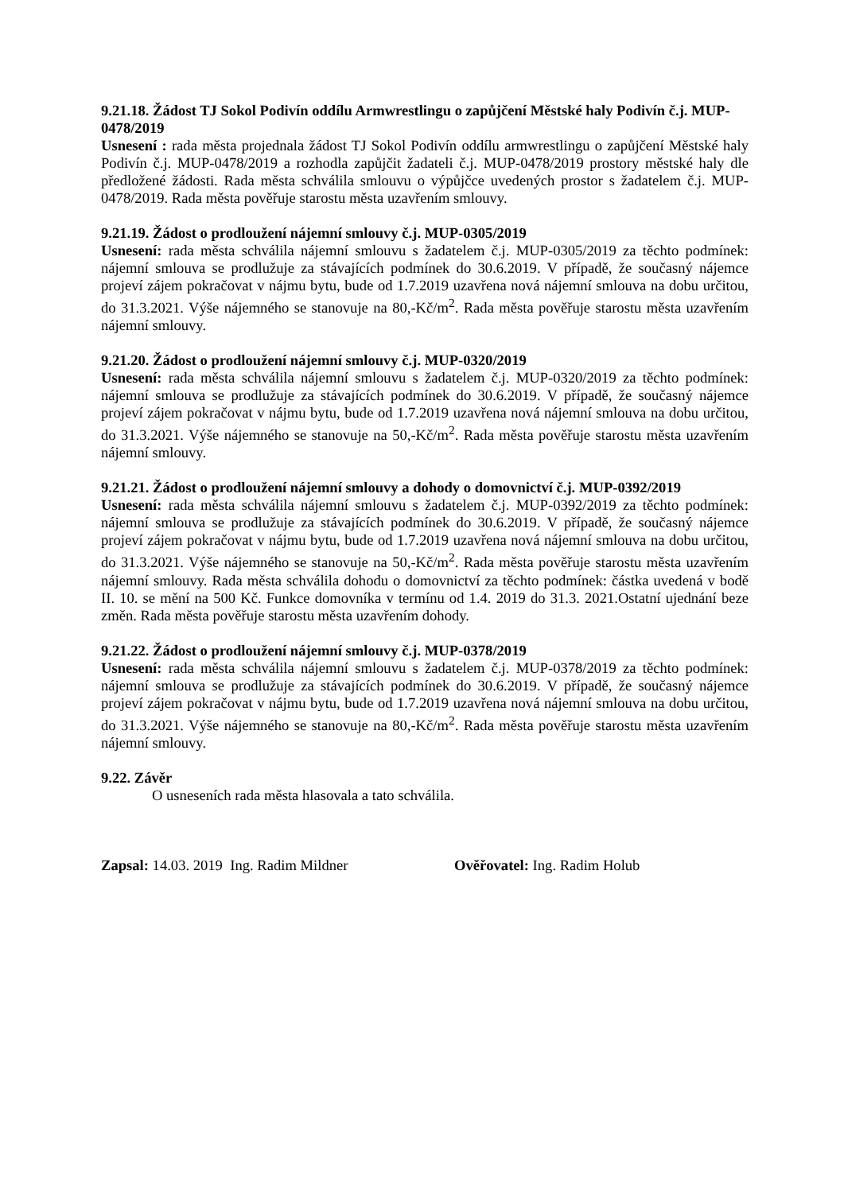9.21.18. Žádost TJ Sokol Podivín oddílu Armwrestlingu o zapůjčení Městské haly Podivín č.j. MUP-0478/2019
Usnesení : rada města projednala žádost TJ Sokol Podivín oddílu armwrestlingu o zapůjčení Městské haly Podivín č.j. MUP-0478/2019 a rozhodla zapůjčit žadateli č.j. MUP-0478/2019 prostory městské haly dle předložené žádosti. Rada města schválila smlouvu o výpůjčce uvedených prostor s žadatelem č.j. MUP-0478/2019. Rada města pověřuje starostu města uzavřením smlouvy.
9.21.19. Žádost o prodloužení nájemní smlouvy č.j. MUP-0305/2019
Usnesení: rada města schválila nájemní smlouvu s žadatelem č.j. MUP-0305/2019 za těchto podmínek: nájemní smlouva se prodlužuje za stávajících podmínek do 30.6.2019. V případě, že současný nájemce projeví zájem pokračovat v nájmu bytu, bude od 1.7.2019 uzavřena nová nájemní smlouva na dobu určitou, do 31.3.2021. Výše nájemného se stanovuje na 80,-Kč/m<sup>2</sup>. Rada města pověřuje starostu města uzavřením nájemní smlouvy.
9.21.20. Žádost o prodloužení nájemní smlouvy č.j. MUP-0320/2019
Usnesení: rada města schválila nájemní smlouvu s žadatelem č.j. MUP-0320/2019 za těchto podmínek: nájemní smlouva se prodlužuje za stávajících podmínek do 30.6.2019. V případě, že současný nájemce projeví zájem pokračovat v nájmu bytu, bude od 1.7.2019 uzavřena nová nájemní smlouva na dobu určitou, do 31.3.2021. Výše nájemného se stanovuje na 50,-Kč/m<sup>2</sup>. Rada města pověřuje starostu města uzavřením nájemní smlouvy.
9.21.21. Žádost o prodloužení nájemní smlouvy a dohody o domovnictví č.j. MUP-0392/2019
Usnesení: rada města schválila nájemní smlouvu s žadatelem č.j. MUP-0392/2019 za těchto podmínek: nájemní smlouva se prodlužuje za stávajících podmínek do 30.6.2019. V případě, že současný nájemce projeví zájem pokračovat v nájmu bytu, bude od 1.7.2019 uzavřena nová nájemní smlouva na dobu určitou, do 31.3.2021. Výše nájemného se stanovuje na 50,-Kč/m<sup>2</sup>. Rada města pověřuje starostu města uzavřením nájemní smlouvy. Rada města schválila dohodu o domovnictví za těchto podmínek: částka uvedená v bodě II. 10. se mění na 500 Kč. Funkce domovníka v termínu od 1.4. 2019 do 31.3. 2021.Ostatní ujednání beze změn. Rada města pověřuje starostu města uzavřením dohody.
9.21.22. Žádost o prodloužení nájemní smlouvy č.j. MUP-0378/2019
Usnesení: rada města schválila nájemní smlouvu s žadatelem č.j. MUP-0378/2019 za těchto podmínek: nájemní smlouva se prodlužuje za stávajících podmínek do 30.6.2019. V případě, že současný nájemce projeví zájem pokračovat v nájmu bytu, bude od 1.7.2019 uzavřena nová nájemní smlouva na dobu určitou, do 31.3.2021. Výše nájemného se stanovuje na 80,-Kč/m<sup>2</sup>. Rada města pověřuje starostu města uzavřením nájemní smlouvy.
9.22. Závěr
O usneseních rada města hlasovala a tato schválila.
Zapsal: 14.03. 2019 Ing. Radim Mildner Ověřovatel: Ing. Radim Holub